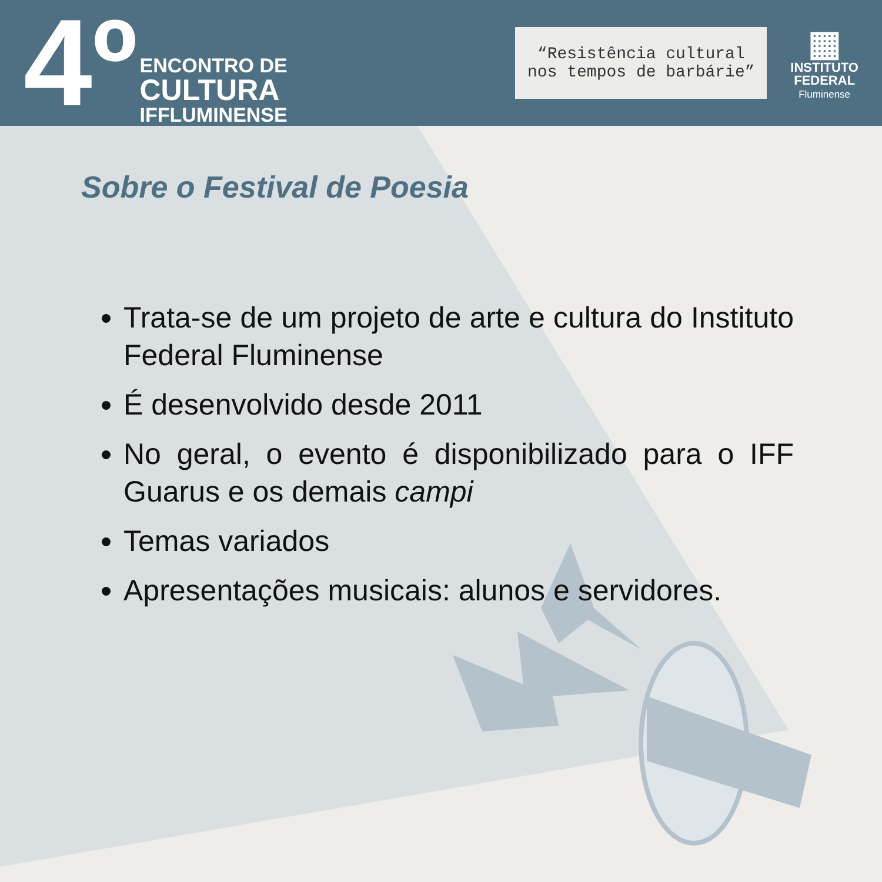4º
ENCONTRO DE
CULTURA
IFFLUMINENSE
“Resistência cultural nos tempos de barbárie”
▦
INSTITUTO
FEDERAL
Fluminense
Sobre o Festival de Poesia
Trata-se de um projeto de arte e cultura do Instituto Federal Fluminense
É desenvolvido desde 2011
No geral, o evento é disponibilizado para o IFF Guarus e os demais campi
Temas variados
Apresentações musicais: alunos e servidores.